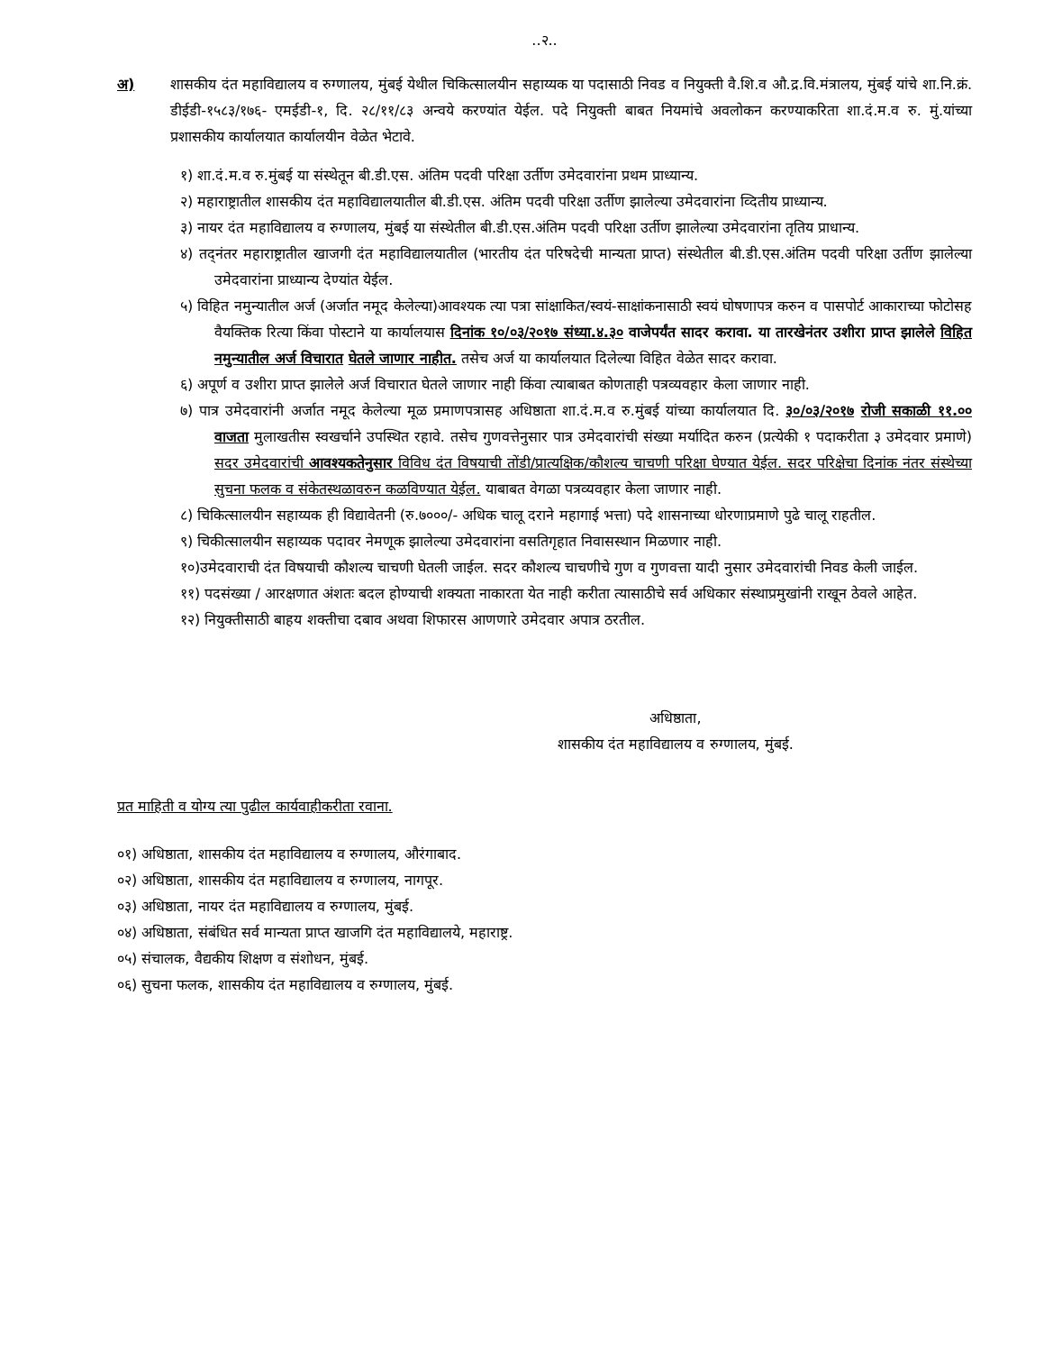..२..
अ) शासकीय दंत महाविद्यालय व रुग्णालय, मुंबई येथील चिकित्सालयीन सहाय्यक या पदासाठी निवड व नियुक्ती वै.शि.व औ.द्र.वि.मंत्रालय, मुंबई यांचे शा.नि.क्रं. डीईडी-१५८३/१७६- एमईडी-१, दि. २८/११/८३ अन्वये करण्यांत येईल. पदे नियुक्ती बाबत नियमांचे अवलोकन करण्याकरिता शा.दं.म.व रु. मुं.यांच्या प्रशासकीय कार्यालयात कार्यालयीन वेळेत भेटावे.
१) शा.दं.म.व रु.मुंबई या संस्थेतून बी.डी.एस. अंतिम पदवी परिक्षा उर्तीण उमेदवारांना प्रथम प्राध्यान्य.
२) महाराष्ट्रातील शासकीय दंत महाविद्यालयातील बी.डी.एस. अंतिम पदवी परिक्षा उर्तीण झालेल्या उमेदवारांना व्दितीय प्राध्यान्य.
३) नायर दंत महाविद्यालय व रुग्णालय, मुंबई या संस्थेतील बी.डी.एस.अंतिम पदवी परिक्षा उर्तीण झालेल्या उमेदवारांना तृतिय प्राधान्य.
४) तद्नंतर महाराष्ट्रातील खाजगी दंत महाविद्यालयातील (भारतीय दंत परिषदेची मान्यता प्राप्त) संस्थेतील बी.डी.एस.अंतिम पदवी परिक्षा उर्तीण झालेल्या उमेदवारांना प्राध्यान्य देण्यांत येईल.
५) विहित नमुन्यातील अर्ज (अर्जात नमूद केलेल्या)आवश्यक त्या पत्रा सांक्षाकित/स्वयं-साक्षांकनासाठी स्वयं घोषणापत्र करुन व पासपोर्ट आकाराच्या फोटोसह वैयक्तिक रित्या किंवा पोस्टाने या कार्यालयास दिनांक १०/०३/२०१७ संध्या.४.३० वाजेपर्यंत सादर करावा. या तारखेनंतर उशीरा प्राप्त झालेले विहित नमुन्यातील अर्ज विचारात घेतले जाणार नाहीत. तसेच अर्ज या कार्यालयात दिलेल्या विहित वेळेत सादर करावा.
६) अपूर्ण व उशीरा प्राप्त झालेले अर्ज विचारात घेतले जाणार नाही किंवा त्याबाबत कोणताही पत्रव्यवहार केला जाणार नाही.
७) पात्र उमेदवारांनी अर्जात नमूद केलेल्या मूळ प्रमाणपत्रासह अधिष्ठाता शा.दं.म.व रु.मुंबई यांच्या कार्यालयात दि. ३०/०३/२०१७ रोजी सकाळी ११.०० वाजता मुलाखतीस स्वखर्चाने उपस्थित रहावे. तसेच गुणवत्तेनुसार पात्र उमेदवारांची संख्या मर्यादित करुन (प्रत्येकी १ पदाकरीता ३ उमेदवार प्रमाणे) सदर उमेदवारांची आवश्यकतेनुसार विविध दंत विषयाची तोंडी/प्रात्यक्षिक/कौशल्य चाचणी परिक्षा घेण्यात येईल. सदर परिक्षेचा दिनांक नंतर संस्थेच्या सुचना फलक व संकेतस्थळावरुन कळविण्यात येईल. याबाबत वेगळा पत्रव्यवहार केला जाणार नाही.
८) चिकित्सालयीन सहाय्यक ही विद्यावेतनी (रु.७०००/- अधिक चालू दराने महागाई भत्ता) पदे शासनाच्या धोरणाप्रमाणे पुढे चालू राहतील.
९) चिकीत्सालयीन सहाय्यक पदावर नेमणूक झालेल्या उमेदवारांना वसतिगृहात निवासस्थान मिळणार नाही.
१०)उमेदवाराची दंत विषयाची कौशल्य चाचणी घेतली जाईल. सदर कौशल्य चाचणीचे गुण व गुणवत्ता यादी नुसार उमेदवारांची निवड केली जाईल.
११) पदसंख्या / आरक्षणात अंशतः बदल होण्याची शक्यता नाकारता येत नाही करीता त्यासाठीचे सर्व अधिकार संस्थाप्रमुखांनी राखून ठेवले आहेत.
१२) नियुक्तीसाठी बाहय शक्तीचा दबाव अथवा शिफारस आणणारे उमेदवार अपात्र ठरतील.
अधिष्ठाता,
शासकीय दंत महाविद्यालय व रुग्णालय, मुंबई.
प्रत माहिती व योग्य त्या पुढील कार्यवाहीकरीता रवाना.
०१) अधिष्ठाता, शासकीय दंत महाविद्यालय व रुग्णालय, औरंगाबाद.
०२) अधिष्ठाता, शासकीय दंत महाविद्यालय व रुग्णालय, नागपूर.
०३) अधिष्ठाता, नायर दंत महाविद्यालय व रुग्णालय, मुंबई.
०४) अधिष्ठाता, संबंधित सर्व मान्यता प्राप्त खाजगि दंत महाविद्यालये, महाराष्ट्र.
०५) संचालक, वैद्यकीय शिक्षण व संशोधन, मुंबई.
०६) सुचना फलक, शासकीय दंत महाविद्यालय व रुग्णालय, मुंबई.